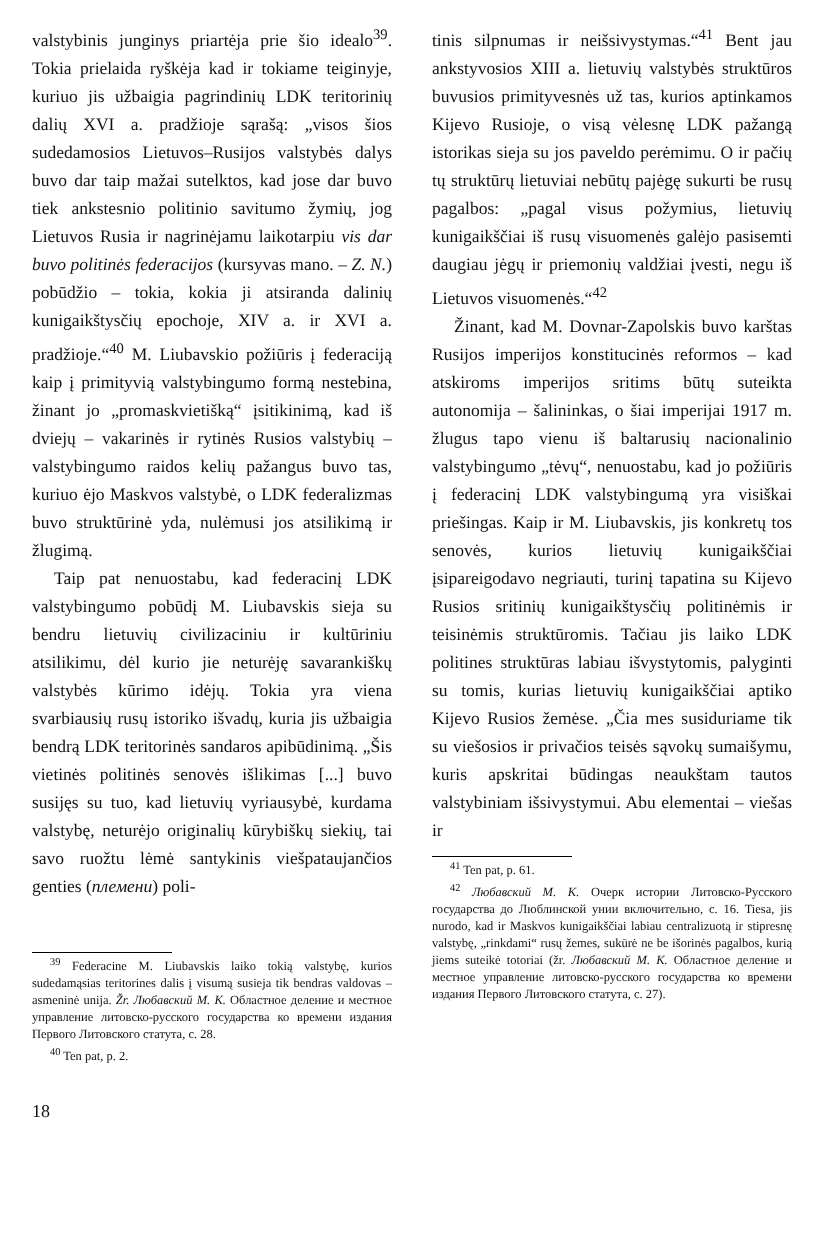valstybinis junginys priartėja prie šio idealo<sup>39</sup>. Tokia prielaida ryškėja kad ir tokiame teiginyje, kuriuo jis užbaigia pagrindinių LDK teritorinių dalių XVI a. pradžioje sąrašą: „visos šios sudedamosios Lietuvos–Rusijos valstybės dalys buvo dar taip mažai sutelktos, kad jose dar buvo tiek ankstesnio politinio savitumo žymių, jog Lietuvos Rusia ir nagrinėjamu laikotarpiu vis dar buvo politinės federacijos (kursyvas mano. – Z. N.) pobūdžio – tokia, kokia ji atsiranda dalinių kunigaikštysčių epochoje, XIV a. ir XVI a. pradžioje.“<sup>40</sup> M. Liubavskio požiūris į federaciją kaip į primityvią valstybingumo formą nestebina, žinant jo „promaskvietišką“ įsitikinimą, kad iš dviejų – vakarinės ir rytinės Rusios valstybių – valstybingumo raidos kelių pažangus buvo tas, kuriuo ėjo Maskvos valstybė, o LDK federalizmas buvo struktūrinė yda, nulėmusi jos atsilikimą ir žlugimą.
Taip pat nenuostabu, kad federacinį LDK valstybingumo pobūdį M. Liubavskis sieja su bendru lietuvių civilizaciniu ir kultūriniu atsilikimu, dėl kurio jie neturėję savarankiškų valstybės kūrimo idėjų. Tokia yra viena svarbiausių rusų istoriko išvadų, kuria jis užbaigia bendrą LDK teritorinės sandaros apibūdinimą. „Šis vietinės politinės senovės išlikimas [...] buvo susijęs su tuo, kad lietuvių vyriausybė, kurdama valstybę, neturėjo originalių kūrybiškų siekių, tai savo ruožtu lėmė santykinis viešpataujančios genties (племени) poli-
<sup>39</sup> Federacine M. Liubavskis laiko tokią valstybę, kurios sudedamąsias teritorines dalis į visumą susieja tik bendras valdovas – asmeninė unija. Žr. Любавский М. К. Областное деление и местное управление литовско-русского государства ко времени издания Первого Литовского статута, c. 28.
<sup>40</sup> Ten pat, p. 2.
tinis silpnumas ir neišsivystymas.“<sup>41</sup> Bent jau ankstyvosios XIII a. lietuvių valstybės struktūros buvusios primityvesnės už tas, kurios aptinkamos Kijevo Rusioje, o visą vėlesnę LDK pažangą istorikas sieja su jos paveldo perėmimu. O ir pačių tų struktūrų lietuviai nebūtų pajėgę sukurti be rusų pagalbos: „pagal visus požymius, lietuvių kunigaikščiai iš rusų visuomenės galėjo pasisemti daugiau jėgų ir priemonių valdžiai įvesti, negu iš Lietuvos visuomenės.“<sup>42</sup>
Žinant, kad M. Dovnar-Zapolskis buvo karštas Rusijos imperijos konstitucinės reformos – kad atskiroms imperijos sritims būtų suteikta autonomija – šalininkas, o šiai imperijai 1917 m. žlugus tapo vienu iš baltarusių nacionalinio valstybingumo „tėvų“, nenuostabu, kad jo požiūris į federacinį LDK valstybingumą yra visiškai priešingas. Kaip ir M. Liubavskis, jis konkretų tos senovės, kurios lietuvių kunigaikščiai įsipareigodavo negriauti, turinį tapatina su Kijevo Rusios sritinių kunigaikštysčių politinėmis ir teisinėmis struktūromis. Tačiau jis laiko LDK politines struktūras labiau išvystytomis, palyginti su tomis, kurias lietuvių kunigaikščiai aptiko Kijevo Rusios žemėse. „Čia mes susiduriame tik su viešosios ir privačios teisės sąvokų sumaišymu, kuris apskritai būdingas neaukštam tautos valstybiniam išsivystymui. Abu elementai – viešas ir
<sup>41</sup> Ten pat, p. 61.
<sup>42</sup> Любавский М. К. Очерк истории Литовско-Русского государства до Люблинской унии включительно, c. 16. Tiesa, jis nurodo, kad ir Maskvos kunigaikščiai labiau centralizuotą ir stipresnę valstybę, „rinkdami“ rusų žemes, sukūrė ne be išorinės pagalbos, kurią jiems suteikė totoriai (žr. Любавский М. К. Областное деление и местное управление литовско-русского государства ко времени издания Первого Литовского статута, c. 27).
18